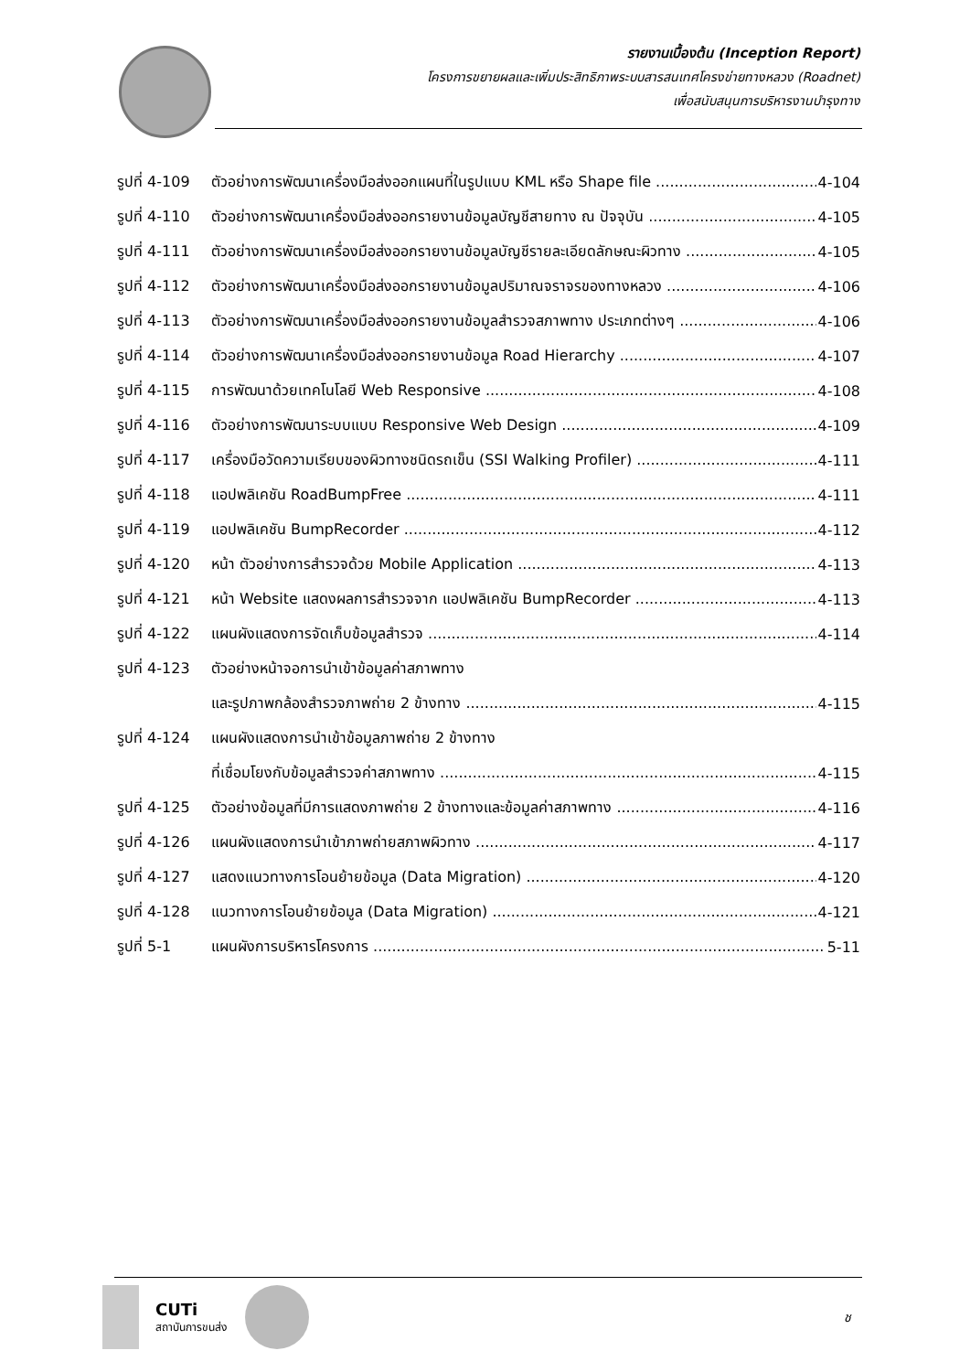รายงานเบื้องต้น (Inception Report)
โครงการขยายผลและเพิ่มประสิทธิภาพระบบสารสนเทศโครงข่ายทางหลวง (Roadnet)
เพื่อสนับสนุนการบริหารงานบำรุงทาง
รูปที่ 4-109 ตัวอย่างการพัฒนาเครื่องมือส่งออกแผนที่ในรูปแบบ KML หรือ Shape file 4-104
รูปที่ 4-110 ตัวอย่างการพัฒนาเครื่องมือส่งออกรายงานข้อมูลบัญชีสายทาง ณ ปัจจุบัน 4-105
รูปที่ 4-111 ตัวอย่างการพัฒนาเครื่องมือส่งออกรายงานข้อมูลบัญชีรายละเอียดลักษณะผิวทาง 4-105
รูปที่ 4-112 ตัวอย่างการพัฒนาเครื่องมือส่งออกรายงานข้อมูลปริมาณจราจรของทางหลวง 4-106
รูปที่ 4-113 ตัวอย่างการพัฒนาเครื่องมือส่งออกรายงานข้อมูลสำรวจสภาพทาง ประเภทต่างๆ 4-106
รูปที่ 4-114 ตัวอย่างการพัฒนาเครื่องมือส่งออกรายงานข้อมูล Road Hierarchy 4-107
รูปที่ 4-115 การพัฒนาด้วยเทคโนโลยี Web Responsive 4-108
รูปที่ 4-116 ตัวอย่างการพัฒนาระบบแบบ Responsive Web Design 4-109
รูปที่ 4-117 เครื่องมือวัดความเรียบของผิวทางชนิดรถเข็น (SSI Walking Profiler) 4-111
รูปที่ 4-118 แอปพลิเคชัน RoadBumpFree 4-111
รูปที่ 4-119 แอปพลิเคชัน BumpRecorder 4-112
รูปที่ 4-120 หน้า ตัวอย่างการสำรวจด้วย Mobile Application 4-113
รูปที่ 4-121 หน้า Website แสดงผลการสำรวจจาก แอปพลิเคชัน BumpRecorder 4-113
รูปที่ 4-122 แผนผังแสดงการจัดเก็บข้อมูลสำรวจ 4-114
รูปที่ 4-123 ตัวอย่างหน้าจอการนำเข้าข้อมูลค่าสภาพทาง
และรูปภาพกล้องสำรวจภาพถ่าย 2 ข้างทาง 4-115
รูปที่ 4-124 แผนผังแสดงการนำเข้าข้อมูลภาพถ่าย 2 ข้างทาง
ที่เชื่อมโยงกับข้อมูลสำรวจค่าสภาพทาง 4-115
รูปที่ 4-125 ตัวอย่างข้อมูลที่มีการแสดงภาพถ่าย 2 ข้างทางและข้อมูลค่าสภาพทาง 4-116
รูปที่ 4-126 แผนผังแสดงการนำเข้าภาพถ่ายสภาพผิวทาง 4-117
รูปที่ 4-127 แสดงแนวทางการโอนย้ายข้อมูล (Data Migration) 4-120
รูปที่ 4-128 แนวทางการโอนย้ายข้อมูล (Data Migration) 4-121
รูปที่ 5-1 แผนผังการบริหารโครงการ 5-11
CUTi
สถาบันการขนส่ง
ช